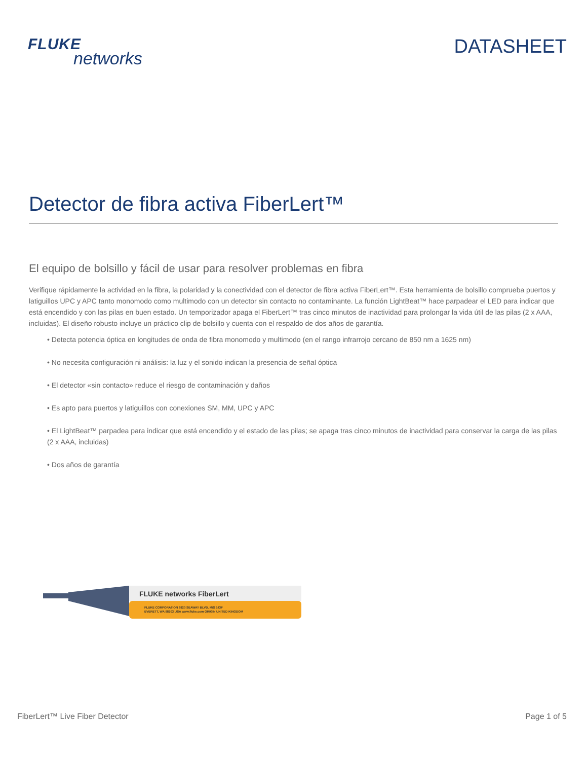FLUKE
networks
DATASHEET
Detector de fibra activa FiberLert™
El equipo de bolsillo y fácil de usar para resolver problemas en fibra
Verifique rápidamente la actividad en la fibra, la polaridad y la conectividad con el detector de fibra activa FiberLert™. Esta herramienta de bolsillo comprueba puertos y latiguillos UPC y APC tanto monomodo como multimodo con un detector sin contacto no contaminante. La función LightBeat™ hace parpadear el LED para indicar que está encendido y con las pilas en buen estado. Un temporizador apaga el FiberLert™ tras cinco minutos de inactividad para prolongar la vida útil de las pilas (2 x AAA, incluidas). El diseño robusto incluye un práctico clip de bolsillo y cuenta con el respaldo de dos años de garantía.
• Detecta potencia óptica en longitudes de onda de fibra monomodo y multimodo (en el rango infrarrojo cercano de 850 nm a 1625 nm)
• No necesita configuración ni análisis: la luz y el sonido indican la presencia de señal óptica
• El detector «sin contacto» reduce el riesgo de contaminación y daños
• Es apto para puertos y latiguillos con conexiones SM, MM, UPC y APC
• El LightBeat™ parpadea para indicar que está encendido y el estado de las pilas; se apaga tras cinco minutos de inactividad para conservar la carga de las pilas (2 x AAA, incluidas)
• Dos años de garantía
FLUKE networks FiberLert
FLUKE CORPORATION 6920 SEAWAY BLVD. M/S 143F
EVERETT, WA 98203 USA www.fluke.com ORIGIN UNITED KINGDOM
FiberLert™ Live Fiber Detector Page 1 of 5